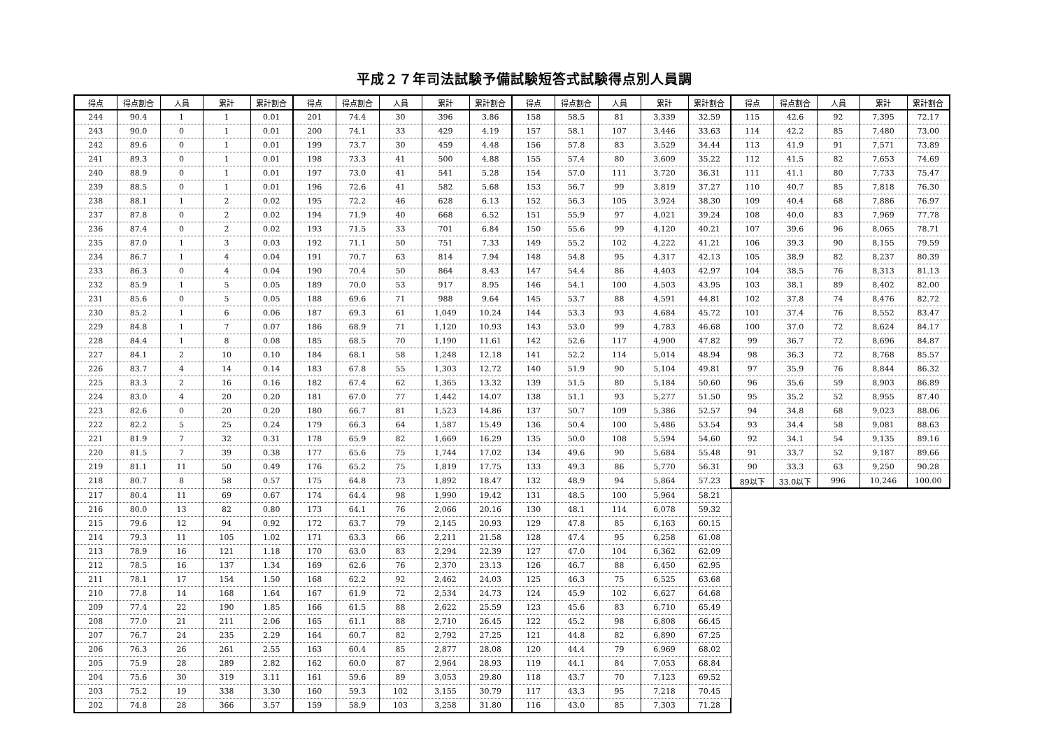平成２７年司法試験予備試験短答式試験得点別人員調
| 得点 | 得点割合 | 人員 | 累計 | 累計割合 | 得点 | 得点割合 | 人員 | 累計 | 累計割合 | 得点 | 得点割合 | 人員 | 累計 | 累計割合 | 得点 | 得点割合 | 人員 | 累計 | 累計割合 |
| --- | --- | --- | --- | --- | --- | --- | --- | --- | --- | --- | --- | --- | --- | --- | --- | --- | --- | --- | --- |
| 244 | 90.4 | 1 | 1 | 0.01 | 201 | 74.4 | 30 | 396 | 3.86 | 158 | 58.5 | 81 | 3,339 | 32.59 | 115 | 42.6 | 92 | 7,395 | 72.17 |
| 243 | 90.0 | 0 | 1 | 0.01 | 200 | 74.1 | 33 | 429 | 4.19 | 157 | 58.1 | 107 | 3,446 | 33.63 | 114 | 42.2 | 85 | 7,480 | 73.00 |
| 242 | 89.6 | 0 | 1 | 0.01 | 199 | 73.7 | 30 | 459 | 4.48 | 156 | 57.8 | 83 | 3,529 | 34.44 | 113 | 41.9 | 91 | 7,571 | 73.89 |
| 241 | 89.3 | 0 | 1 | 0.01 | 198 | 73.3 | 41 | 500 | 4.88 | 155 | 57.4 | 80 | 3,609 | 35.22 | 112 | 41.5 | 82 | 7,653 | 74.69 |
| 240 | 88.9 | 0 | 1 | 0.01 | 197 | 73.0 | 41 | 541 | 5.28 | 154 | 57.0 | 111 | 3,720 | 36.31 | 111 | 41.1 | 80 | 7,733 | 75.47 |
| 239 | 88.5 | 0 | 1 | 0.01 | 196 | 72.6 | 41 | 582 | 5.68 | 153 | 56.7 | 99 | 3,819 | 37.27 | 110 | 40.7 | 85 | 7,818 | 76.30 |
| 238 | 88.1 | 1 | 2 | 0.02 | 195 | 72.2 | 46 | 628 | 6.13 | 152 | 56.3 | 105 | 3,924 | 38.30 | 109 | 40.4 | 68 | 7,886 | 76.97 |
| 237 | 87.8 | 0 | 2 | 0.02 | 194 | 71.9 | 40 | 668 | 6.52 | 151 | 55.9 | 97 | 4,021 | 39.24 | 108 | 40.0 | 83 | 7,969 | 77.78 |
| 236 | 87.4 | 0 | 2 | 0.02 | 193 | 71.5 | 33 | 701 | 6.84 | 150 | 55.6 | 99 | 4,120 | 40.21 | 107 | 39.6 | 96 | 8,065 | 78.71 |
| 235 | 87.0 | 1 | 3 | 0.03 | 192 | 71.1 | 50 | 751 | 7.33 | 149 | 55.2 | 102 | 4,222 | 41.21 | 106 | 39.3 | 90 | 8,155 | 79.59 |
| 234 | 86.7 | 1 | 4 | 0.04 | 191 | 70.7 | 63 | 814 | 7.94 | 148 | 54.8 | 95 | 4,317 | 42.13 | 105 | 38.9 | 82 | 8,237 | 80.39 |
| 233 | 86.3 | 0 | 4 | 0.04 | 190 | 70.4 | 50 | 864 | 8.43 | 147 | 54.4 | 86 | 4,403 | 42.97 | 104 | 38.5 | 76 | 8,313 | 81.13 |
| 232 | 85.9 | 1 | 5 | 0.05 | 189 | 70.0 | 53 | 917 | 8.95 | 146 | 54.1 | 100 | 4,503 | 43.95 | 103 | 38.1 | 89 | 8,402 | 82.00 |
| 231 | 85.6 | 0 | 5 | 0.05 | 188 | 69.6 | 71 | 988 | 9.64 | 145 | 53.7 | 88 | 4,591 | 44.81 | 102 | 37.8 | 74 | 8,476 | 82.72 |
| 230 | 85.2 | 1 | 6 | 0.06 | 187 | 69.3 | 61 | 1,049 | 10.24 | 144 | 53.3 | 93 | 4,684 | 45.72 | 101 | 37.4 | 76 | 8,552 | 83.47 |
| 229 | 84.8 | 1 | 7 | 0.07 | 186 | 68.9 | 71 | 1,120 | 10.93 | 143 | 53.0 | 99 | 4,783 | 46.68 | 100 | 37.0 | 72 | 8,624 | 84.17 |
| 228 | 84.4 | 1 | 8 | 0.08 | 185 | 68.5 | 70 | 1,190 | 11.61 | 142 | 52.6 | 117 | 4,900 | 47.82 | 99 | 36.7 | 72 | 8,696 | 84.87 |
| 227 | 84.1 | 2 | 10 | 0.10 | 184 | 68.1 | 58 | 1,248 | 12.18 | 141 | 52.2 | 114 | 5,014 | 48.94 | 98 | 36.3 | 72 | 8,768 | 85.57 |
| 226 | 83.7 | 4 | 14 | 0.14 | 183 | 67.8 | 55 | 1,303 | 12.72 | 140 | 51.9 | 90 | 5,104 | 49.81 | 97 | 35.9 | 76 | 8,844 | 86.32 |
| 225 | 83.3 | 2 | 16 | 0.16 | 182 | 67.4 | 62 | 1,365 | 13.32 | 139 | 51.5 | 80 | 5,184 | 50.60 | 96 | 35.6 | 59 | 8,903 | 86.89 |
| 224 | 83.0 | 4 | 20 | 0.20 | 181 | 67.0 | 77 | 1,442 | 14.07 | 138 | 51.1 | 93 | 5,277 | 51.50 | 95 | 35.2 | 52 | 8,955 | 87.40 |
| 223 | 82.6 | 0 | 20 | 0.20 | 180 | 66.7 | 81 | 1,523 | 14.86 | 137 | 50.7 | 109 | 5,386 | 52.57 | 94 | 34.8 | 68 | 9,023 | 88.06 |
| 222 | 82.2 | 5 | 25 | 0.24 | 179 | 66.3 | 64 | 1,587 | 15.49 | 136 | 50.4 | 100 | 5,486 | 53.54 | 93 | 34.4 | 58 | 9,081 | 88.63 |
| 221 | 81.9 | 7 | 32 | 0.31 | 178 | 65.9 | 82 | 1,669 | 16.29 | 135 | 50.0 | 108 | 5,594 | 54.60 | 92 | 34.1 | 54 | 9,135 | 89.16 |
| 220 | 81.5 | 7 | 39 | 0.38 | 177 | 65.6 | 75 | 1,744 | 17.02 | 134 | 49.6 | 90 | 5,684 | 55.48 | 91 | 33.7 | 52 | 9,187 | 89.66 |
| 219 | 81.1 | 11 | 50 | 0.49 | 176 | 65.2 | 75 | 1,819 | 17.75 | 133 | 49.3 | 86 | 5,770 | 56.31 | 90 | 33.3 | 63 | 9,250 | 90.28 |
| 218 | 80.7 | 8 | 58 | 0.57 | 175 | 64.8 | 73 | 1,892 | 18.47 | 132 | 48.9 | 94 | 5,864 | 57.23 | 89以下 | 33.0以下 | 996 | 10,246 | 100.00 |
| 217 | 80.4 | 11 | 69 | 0.67 | 174 | 64.4 | 98 | 1,990 | 19.42 | 131 | 48.5 | 100 | 5,964 | 58.21 | | | | | |
| 216 | 80.0 | 13 | 82 | 0.80 | 173 | 64.1 | 76 | 2,066 | 20.16 | 130 | 48.1 | 114 | 6,078 | 59.32 | | | | | |
| 215 | 79.6 | 12 | 94 | 0.92 | 172 | 63.7 | 79 | 2,145 | 20.93 | 129 | 47.8 | 85 | 6,163 | 60.15 | | | | | |
| 214 | 79.3 | 11 | 105 | 1.02 | 171 | 63.3 | 66 | 2,211 | 21.58 | 128 | 47.4 | 95 | 6,258 | 61.08 | | | | | |
| 213 | 78.9 | 16 | 121 | 1.18 | 170 | 63.0 | 83 | 2,294 | 22.39 | 127 | 47.0 | 104 | 6,362 | 62.09 | | | | | |
| 212 | 78.5 | 16 | 137 | 1.34 | 169 | 62.6 | 76 | 2,370 | 23.13 | 126 | 46.7 | 88 | 6,450 | 62.95 | | | | | |
| 211 | 78.1 | 17 | 154 | 1.50 | 168 | 62.2 | 92 | 2,462 | 24.03 | 125 | 46.3 | 75 | 6,525 | 63.68 | | | | | |
| 210 | 77.8 | 14 | 168 | 1.64 | 167 | 61.9 | 72 | 2,534 | 24.73 | 124 | 45.9 | 102 | 6,627 | 64.68 | | | | | |
| 209 | 77.4 | 22 | 190 | 1.85 | 166 | 61.5 | 88 | 2,622 | 25.59 | 123 | 45.6 | 83 | 6,710 | 65.49 | | | | | |
| 208 | 77.0 | 21 | 211 | 2.06 | 165 | 61.1 | 88 | 2,710 | 26.45 | 122 | 45.2 | 98 | 6,808 | 66.45 | | | | | |
| 207 | 76.7 | 24 | 235 | 2.29 | 164 | 60.7 | 82 | 2,792 | 27.25 | 121 | 44.8 | 82 | 6,890 | 67.25 | | | | | |
| 206 | 76.3 | 26 | 261 | 2.55 | 163 | 60.4 | 85 | 2,877 | 28.08 | 120 | 44.4 | 79 | 6,969 | 68.02 | | | | | |
| 205 | 75.9 | 28 | 289 | 2.82 | 162 | 60.0 | 87 | 2,964 | 28.93 | 119 | 44.1 | 84 | 7,053 | 68.84 | | | | | |
| 204 | 75.6 | 30 | 319 | 3.11 | 161 | 59.6 | 89 | 3,053 | 29.80 | 118 | 43.7 | 70 | 7,123 | 69.52 | | | | | |
| 203 | 75.2 | 19 | 338 | 3.30 | 160 | 59.3 | 102 | 3,155 | 30.79 | 117 | 43.3 | 95 | 7,218 | 70.45 | | | | | |
| 202 | 74.8 | 28 | 366 | 3.57 | 159 | 58.9 | 103 | 3,258 | 31.80 | 116 | 43.0 | 85 | 7,303 | 71.28 | | | | | |